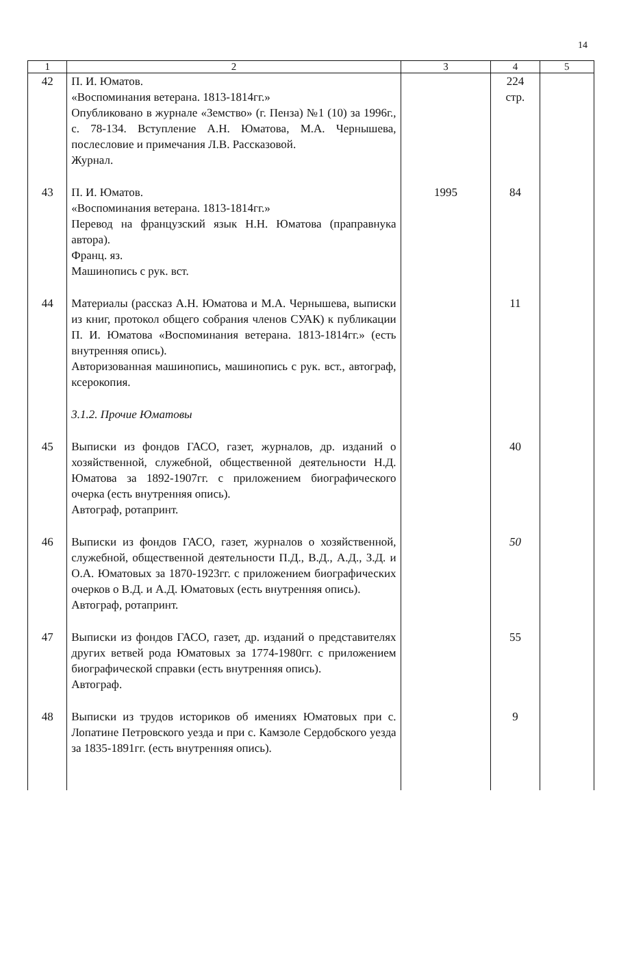14
| 1 | 2 | 3 | 4 | 5 |
| --- | --- | --- | --- | --- |
| 42 | П. И. Юматов. «Воспоминания ветерана. 1813-1814гг.» Опубликовано в журнале «Земство» (г. Пенза) №1 (10) за 1996г., с. 78-134. Вступление А.Н. Юматова, М.А. Чернышева, послесловие и примечания Л.В. Рассказовой. Журнал. | | 224 стр. | |
| 43 | П. И. Юматов. «Воспоминания ветерана. 1813-1814гг.» Перевод на французский язык Н.Н. Юматова (праправнука автора). Франц. яз. Машинопись с рук. вст. | 1995 | 84 | |
| 44 | Материалы (рассказ А.Н. Юматова и М.А. Чернышева, выписки из книг, протокол общего собрания членов СУАК) к публикации П. И. Юматова «Воспоминания ветерана. 1813-1814гг.» (есть внутренняя опись). Авторизованная машинопись, машинопись с рук. вст., автограф, ксерокопия. | | 11 | |
| | 3.1.2. Прочие Юматовы | | | |
| 45 | Выписки из фондов ГАСО, газет, журналов, др. изданий о хозяйственной, служебной, общественной деятельности Н.Д. Юматова за 1892-1907гг. с приложением биографического очерка (есть внутренняя опись). Автограф, ротапринт. | | 40 | |
| 46 | Выписки из фондов ГАСО, газет, журналов о хозяйственной, служебной, общественной деятельности П.Д., В.Д., А.Д., З.Д. и О.А. Юматовых за 1870-1923гг. с приложением биографических очерков о В.Д. и А.Д. Юматовых (есть внутренняя опись). Автограф, ротапринт. | | 50 | |
| 47 | Выписки из фондов ГАСО, газет, др. изданий о представителях других ветвей рода Юматовых за 1774-1980гг. с приложением биографической справки (есть внутренняя опись). Автограф. | | 55 | |
| 48 | Выписки из трудов историков об имениях Юматовых при с. Лопатине Петровского уезда и при с. Камзоле Сердобского уезда за 1835-1891гг. (есть внутренняя опись). | | 9 | |